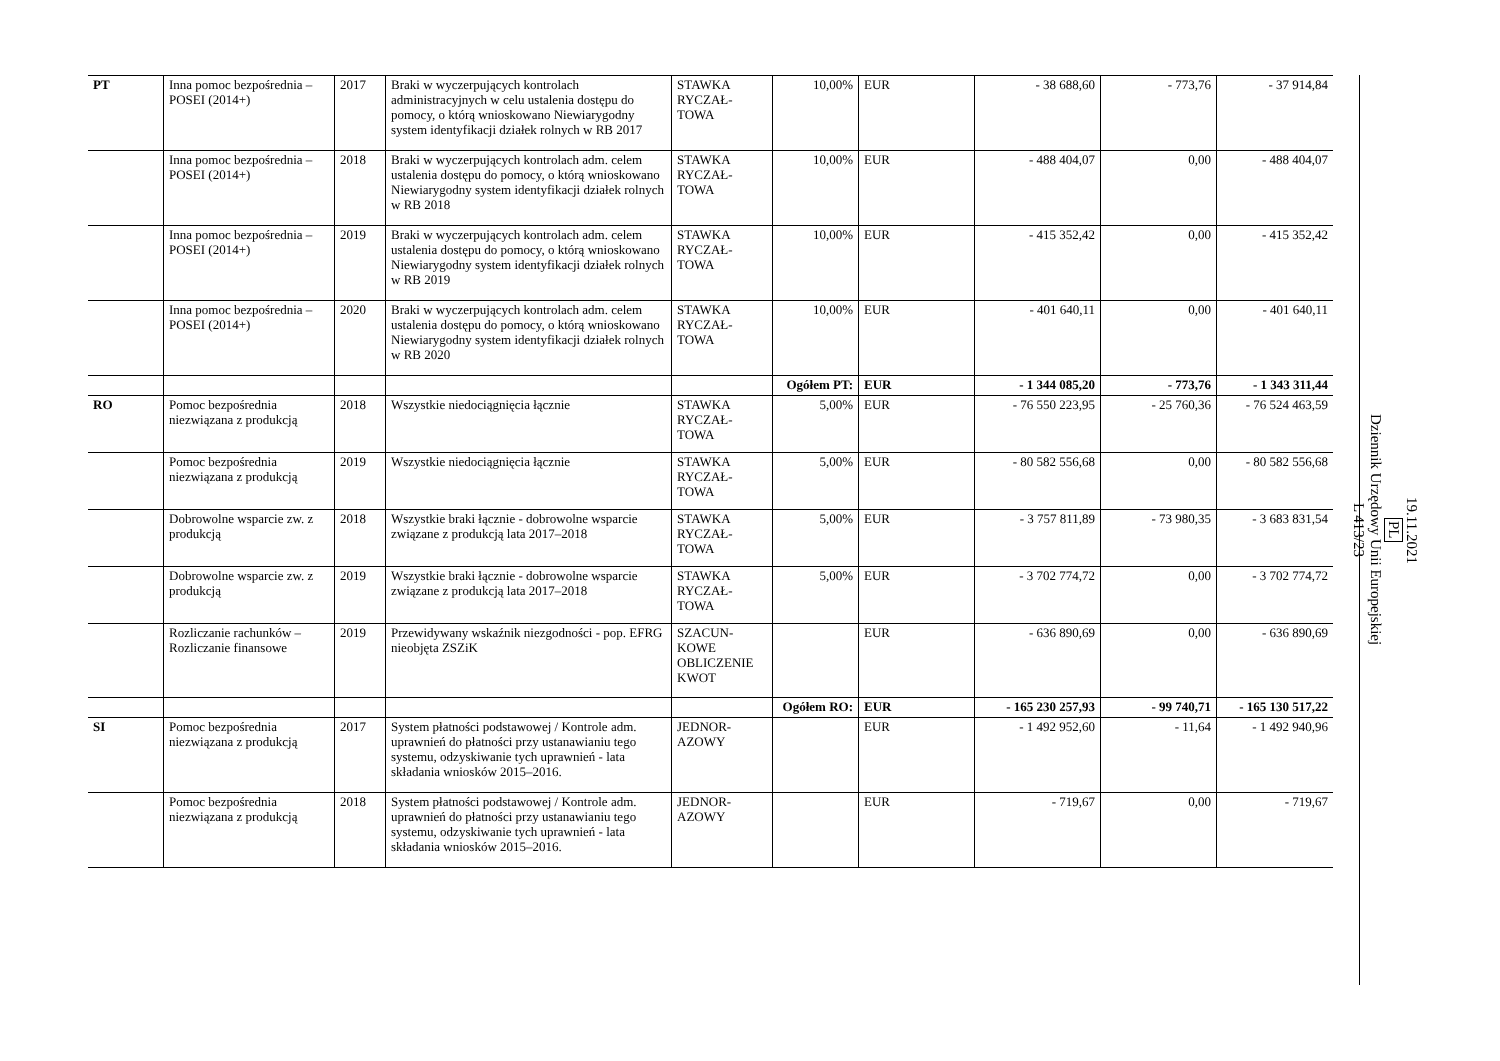| PT | Inna pomoc bezpośrednia – POSEI (2014+) | 2017 | Braki w wyczerpujących kontrolach administracyjnych w celu ustalenia dostępu do pomocy, o którą wnioskowano Niewiarygodny system identyfikacji działek rolnych w RB 2017 | STAWKA RYCZAŁ-TOWA | 10,00% | EUR | - 38 688,60 | - 773,76 | - 37 914,84 |
| | Inna pomoc bezpośrednia – POSEI (2014+) | 2018 | Braki w wyczerpujących kontrolach adm. celem ustalenia dostępu do pomocy, o którą wnioskowano Niewiarygodny system identyfikacji działek rolnych w RB 2018 | STAWKA RYCZAŁ-TOWA | 10,00% | EUR | - 488 404,07 | 0,00 | - 488 404,07 |
| | Inna pomoc bezpośrednia – POSEI (2014+) | 2019 | Braki w wyczerpujących kontrolach adm. celem ustalenia dostępu do pomocy, o którą wnioskowano Niewiarygodny system identyfikacji działek rolnych w RB 2019 | STAWKA RYCZAŁ-TOWA | 10,00% | EUR | - 415 352,42 | 0,00 | - 415 352,42 |
| | Inna pomoc bezpośrednia – POSEI (2014+) | 2020 | Braki w wyczerpujących kontrolach adm. celem ustalenia dostępu do pomocy, o którą wnioskowano Niewiarygodny system identyfikacji działek rolnych w RB 2020 | STAWKA RYCZAŁ-TOWA | 10,00% | EUR | - 401 640,11 | 0,00 | - 401 640,11 |
| | | | | | Ogółem PT: | EUR | - 1 344 085,20 | - 773,76 | - 1 343 311,44 |
| RO | Pomoc bezpośrednia niezwiązana z produkcją | 2018 | Wszystkie niedociągnięcia łącznie | STAWKA RYCZAŁ-TOWA | 5,00% | EUR | - 76 550 223,95 | - 25 760,36 | - 76 524 463,59 |
| | Pomoc bezpośrednia niezwiązana z produkcją | 2019 | Wszystkie niedociągnięcia łącznie | STAWKA RYCZAŁ-TOWA | 5,00% | EUR | - 80 582 556,68 | 0,00 | - 80 582 556,68 |
| | Dobrowolne wsparcie zw. z produkcją | 2018 | Wszystkie braki łącznie - dobrowolne wsparcie związane z produkcją lata 2017–2018 | STAWKA RYCZAŁ-TOWA | 5,00% | EUR | - 3 757 811,89 | - 73 980,35 | - 3 683 831,54 |
| | Dobrowolne wsparcie zw. z produkcją | 2019 | Wszystkie braki łącznie - dobrowolne wsparcie związane z produkcją lata 2017–2018 | STAWKA RYCZAŁ-TOWA | 5,00% | EUR | - 3 702 774,72 | 0,00 | - 3 702 774,72 |
| | Rozliczanie rachunków – Rozliczanie finansowe | 2019 | Przewidywany wskaźnik niezgodności - pop. EFRG nieobjęta ZSZiK | SZACUN-KOWE OBLICZENIE KWOT | | EUR | - 636 890,69 | 0,00 | - 636 890,69 |
| | | | | | Ogółem RO: | EUR | - 165 230 257,93 | - 99 740,71 | - 165 130 517,22 |
| SI | Pomoc bezpośrednia niezwiązana z produkcją | 2017 | System płatności podstawowej / Kontrole adm. uprawnień do płatności przy ustanawianiu tego systemu, odzyskiwanie tych uprawnień - lata składania wniosków 2015–2016. | JEDNOR-AZOWY | | EUR | - 1 492 952,60 | - 11,64 | - 1 492 940,96 |
| | Pomoc bezpośrednia niezwiązana z produkcją | 2018 | System płatności podstawowej / Kontrole adm. uprawnień do płatności przy ustanawianiu tego systemu, odzyskiwanie tych uprawnień - lata składania wniosków 2015–2016. | JEDNOR-AZOWY | | EUR | - 719,67 | 0,00 | - 719,67 |
19.11.2021
PL
Dziennik Urzędowy Unii Europejskiej
L 413/23